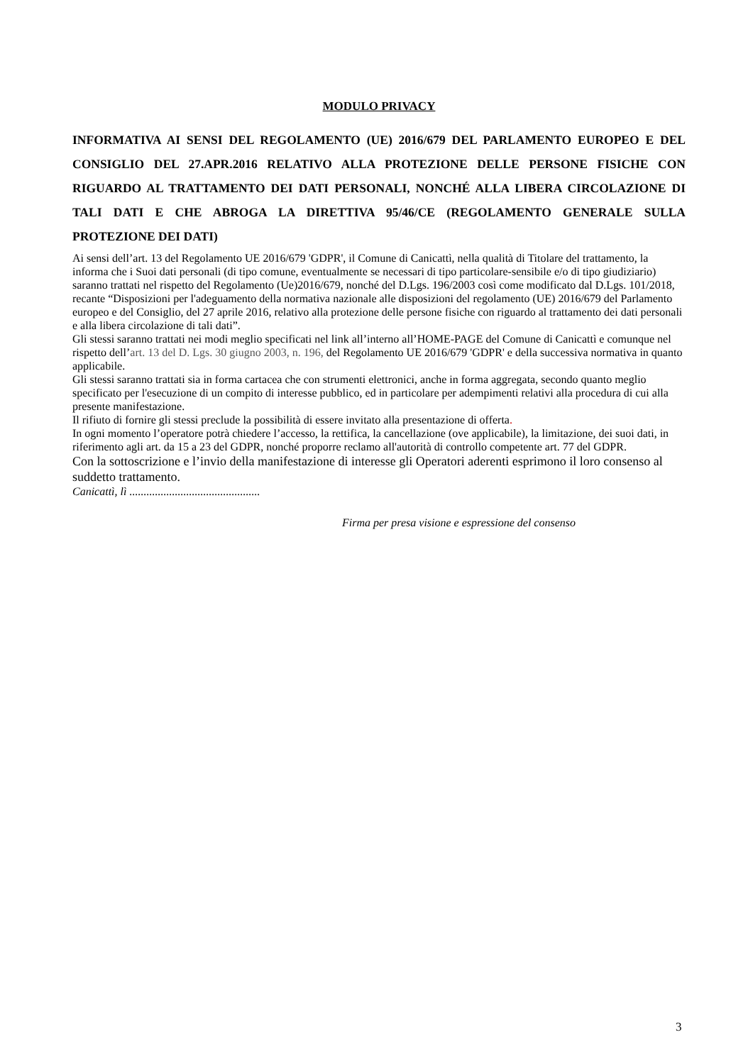MODULO PRIVACY
INFORMATIVA AI SENSI DEL REGOLAMENTO (UE) 2016/679 DEL PARLAMENTO EUROPEO E DEL CONSIGLIO DEL 27.APR.2016 RELATIVO ALLA PROTEZIONE DELLE PERSONE FISICHE CON RIGUARDO AL TRATTAMENTO DEI DATI PERSONALI, NONCHÉ ALLA LIBERA CIRCOLAZIONE DI TALI DATI E CHE ABROGA LA DIRETTIVA 95/46/CE (REGOLAMENTO GENERALE SULLA PROTEZIONE DEI DATI)
Ai sensi dell’art. 13 del Regolamento UE 2016/679 'GDPR', il Comune di Canicattì, nella qualità di Titolare del trattamento, la informa che i Suoi dati personali (di tipo comune, eventualmente se necessari di tipo particolare-sensibile e/o di tipo giudiziario) saranno trattati nel rispetto del Regolamento (Ue)2016/679, nonché del D.Lgs. 196/2003 così come modificato dal D.Lgs. 101/2018, recante “Disposizioni per l'adeguamento della normativa nazionale alle disposizioni del regolamento (UE) 2016/679 del Parlamento europeo e del Consiglio, del 27 aprile 2016, relativo alla protezione delle persone fisiche con riguardo al trattamento dei dati personali e alla libera circolazione di tali dati”.
Gli stessi saranno trattati nei modi meglio specificati nel link all’interno all’HOME-PAGE del Comune di Canicattì e comunque nel rispetto dell’art. 13 del D. Lgs. 30 giugno 2003, n. 196, del Regolamento UE 2016/679 'GDPR' e della successiva normativa in quanto applicabile.
Gli stessi saranno trattati sia in forma cartacea che con strumenti elettronici, anche in forma aggregata, secondo quanto meglio specificato per l'esecuzione di un compito di interesse pubblico, ed in particolare per adempimenti relativi alla procedura di cui alla presente manifestazione.
Il rifiuto di fornire gli stessi preclude la possibilità di essere invitato alla presentazione di offerta.
In ogni momento l’operatore potrà chiedere l’accesso, la rettifica, la cancellazione (ove applicabile), la limitazione, dei suoi dati, in riferimento agli art. da 15 a 23 del GDPR, nonché proporre reclamo all'autorità di controllo competente art. 77 del GDPR.
Con la sottoscrizione e l’invio della manifestazione di interesse gli Operatori aderenti esprimono il loro consenso al suddetto trattamento.
Canicattì, lì ..............................................
Firma per presa visione e espressione del consenso
3